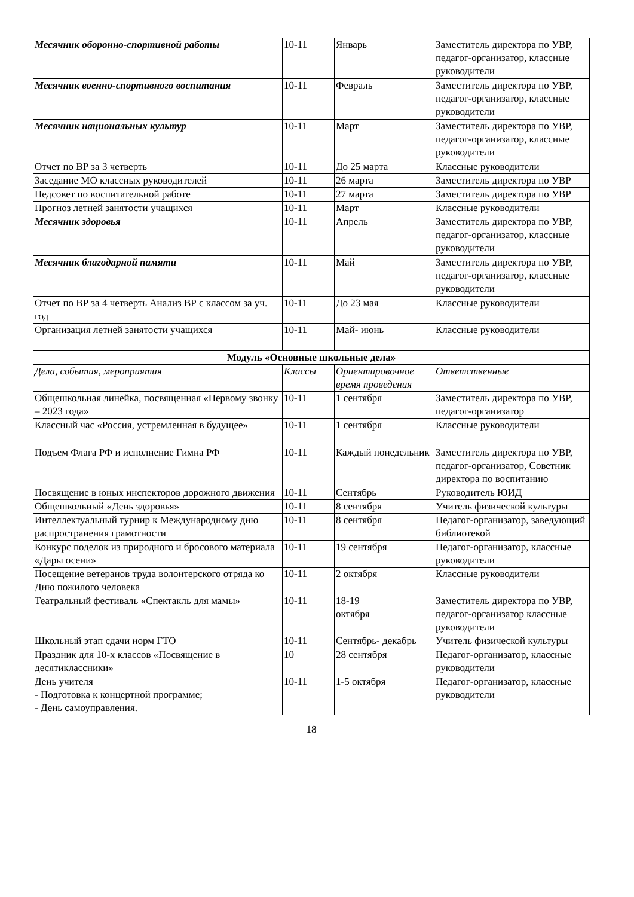| Месячник оборонно-спортивной работы | 10-11 | Январь | Заместитель директора по УВР, педагог-организатор, классные руководители |
| Месячник военно-спортивного воспитания | 10-11 | Февраль | Заместитель директора по УВР, педагог-организатор, классные руководители |
| Месячник национальных культур | 10-11 | Март | Заместитель директора по УВР, педагог-организатор, классные руководители |
| Отчет по ВР за 3 четверть | 10-11 | До 25 марта | Классные руководители |
| Заседание МО классных руководителей | 10-11 | 26 марта | Заместитель директора по УВР |
| Педсовет по воспитательной работе | 10-11 | 27 марта | Заместитель директора по УВР |
| Прогноз летней занятости учащихся | 10-11 | Март | Классные руководители |
| Месячник здоровья | 10-11 | Апрель | Заместитель директора по УВР, педагог-организатор, классные руководители |
| Месячник благодарной памяти | 10-11 | Май | Заместитель директора по УВР, педагог-организатор, классные руководители |
| Отчет по ВР за 4 четверть Анализ ВР с классом за уч. год | 10-11 | До 23 мая | Классные руководители |
| Организация летней занятости учащихся | 10-11 | Май- июнь | Классные руководители |
| Модуль «Основные школьные дела» | | | |
| Дела, события, мероприятия | Классы | Ориентировочное время проведения | Ответственные |
| Общешкольная линейка, посвященная «Первому звонку – 2023 года» | 10-11 | 1 сентября | Заместитель директора по УВР, педагог-организатор |
| Классный час «Россия, устремленная в будущее» | 10-11 | 1 сентября | Классные руководители |
| Подъем Флага РФ и исполнение Гимна РФ | 10-11 | Каждый понедельник | Заместитель директора по УВР, педагог-организатор, Советник директора по воспитанию |
| Посвящение в юных инспекторов дорожного движения | 10-11 | Сентябрь | Руководитель ЮИД |
| Общешкольный «День здоровья» | 10-11 | 8 сентября | Учитель физической культуры |
| Интеллектуальный турнир к Международному дню распространения грамотности | 10-11 | 8 сентября | Педагог-организатор, заведующий библиотекой |
| Конкурс поделок из природного и бросового материала «Дары осени» | 10-11 | 19 сентября | Педагог-организатор, классные руководители |
| Посещение ветеранов труда волонтерского отряда ко Дню пожилого человека | 10-11 | 2 октября | Классные руководители |
| Театральный фестиваль «Спектакль для мамы» | 10-11 | 18-19 октября | Заместитель директора по УВР, педагог-организатор классные руководители |
| Школьный этап сдачи норм ГТО | 10-11 | Сентябрь- декабрь | Учитель физической культуры |
| Праздник для 10-х классов «Посвящение в десятиклассники» | 10 | 28 сентября | Педагог-организатор, классные руководители |
| День учителя - Подготовка к концертной программе; - День самоуправления. | 10-11 | 1-5 октября | Педагог-организатор, классные руководители |
18